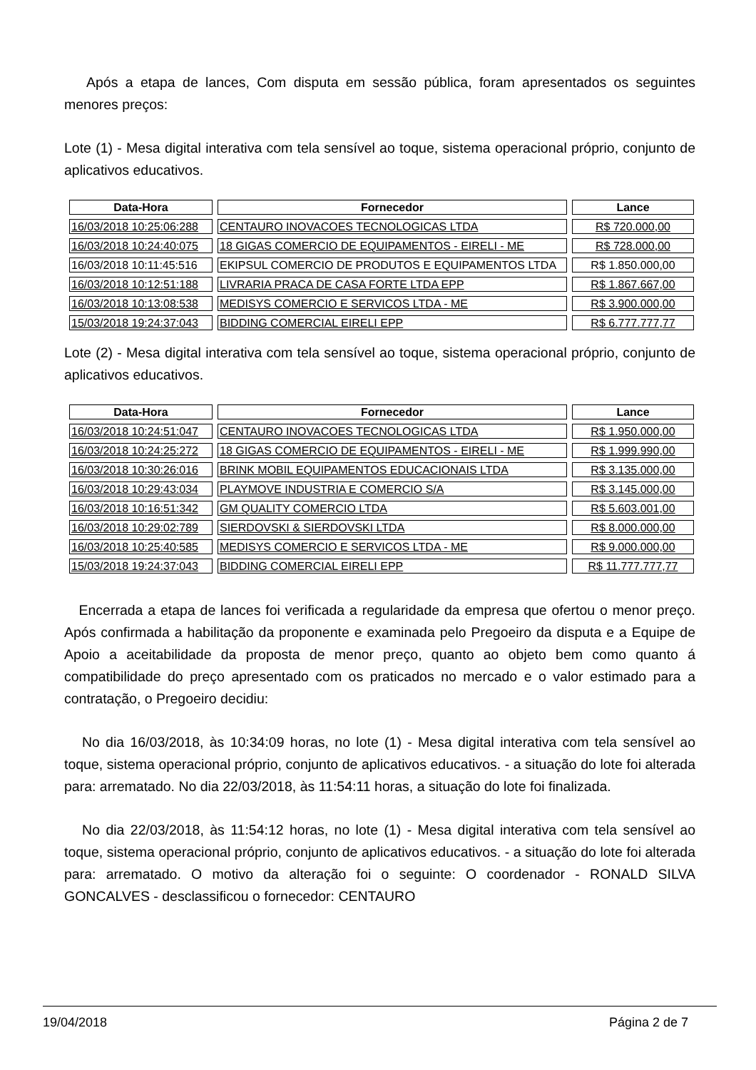Após a etapa de lances, Com disputa em sessão pública, foram apresentados os seguintes menores preços:
Lote (1) - Mesa digital interativa com tela sensível ao toque, sistema operacional próprio, conjunto de aplicativos educativos.
| Data-Hora | Fornecedor | Lance |
| --- | --- | --- |
| 16/03/2018 10:25:06:288 | CENTAURO INOVACOES TECNOLOGICAS LTDA | R$ 720.000,00 |
| 16/03/2018 10:24:40:075 | 18 GIGAS COMERCIO DE EQUIPAMENTOS - EIRELI - ME | R$ 728.000,00 |
| 16/03/2018 10:11:45:516 | EKIPSUL COMERCIO DE PRODUTOS E EQUIPAMENTOS LTDA | R$ 1.850.000,00 |
| 16/03/2018 10:12:51:188 | LIVRARIA PRACA DE CASA FORTE LTDA EPP | R$ 1.867.667,00 |
| 16/03/2018 10:13:08:538 | MEDISYS COMERCIO E SERVICOS LTDA - ME | R$ 3.900.000,00 |
| 15/03/2018 19:24:37:043 | BIDDING COMERCIAL EIRELI EPP | R$ 6.777.777,77 |
Lote (2) - Mesa digital interativa com tela sensível ao toque, sistema operacional próprio, conjunto de aplicativos educativos.
| Data-Hora | Fornecedor | Lance |
| --- | --- | --- |
| 16/03/2018 10:24:51:047 | CENTAURO INOVACOES TECNOLOGICAS LTDA | R$ 1.950.000,00 |
| 16/03/2018 10:24:25:272 | 18 GIGAS COMERCIO DE EQUIPAMENTOS - EIRELI - ME | R$ 1.999.990,00 |
| 16/03/2018 10:30:26:016 | BRINK MOBIL EQUIPAMENTOS EDUCACIONAIS LTDA | R$ 3.135.000,00 |
| 16/03/2018 10:29:43:034 | PLAYMOVE INDUSTRIA E COMERCIO S/A | R$ 3.145.000,00 |
| 16/03/2018 10:16:51:342 | GM QUALITY COMERCIO LTDA | R$ 5.603.001,00 |
| 16/03/2018 10:29:02:789 | SIERDOVSKI & SIERDOVSKI LTDA | R$ 8.000.000,00 |
| 16/03/2018 10:25:40:585 | MEDISYS COMERCIO E SERVICOS LTDA - ME | R$ 9.000.000,00 |
| 15/03/2018 19:24:37:043 | BIDDING COMERCIAL EIRELI EPP | R$ 11.777.777,77 |
Encerrada a etapa de lances foi verificada a regularidade da empresa que ofertou o menor preço. Após confirmada a habilitação da proponente e examinada pelo Pregoeiro da disputa e a Equipe de Apoio a aceitabilidade da proposta de menor preço, quanto ao objeto bem como quanto á compatibilidade do preço apresentado com os praticados no mercado e o valor estimado para a contratação, o Pregoeiro decidiu:
No dia 16/03/2018, às 10:34:09 horas, no lote (1) - Mesa digital interativa com tela sensível ao toque, sistema operacional próprio, conjunto de aplicativos educativos. - a situação do lote foi alterada para: arrematado. No dia 22/03/2018, às 11:54:11 horas, a situação do lote foi finalizada.
No dia 22/03/2018, às 11:54:12 horas, no lote (1) - Mesa digital interativa com tela sensível ao toque, sistema operacional próprio, conjunto de aplicativos educativos. - a situação do lote foi alterada para: arrematado. O motivo da alteração foi o seguinte: O coordenador - RONALD SILVA GONCALVES - desclassificou o fornecedor: CENTAURO
19/04/2018 Página 2 de 7